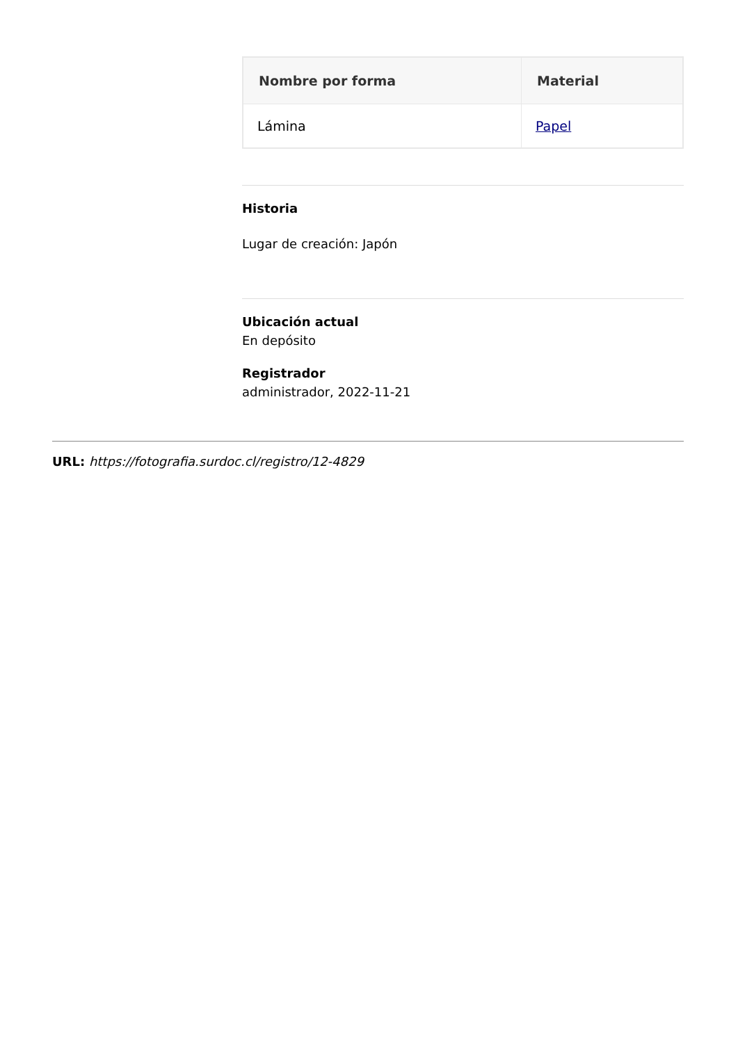| Nombre por forma | Material |
| --- | --- |
| Lámina | Papel |
Historia
Lugar de creación: Japón
Ubicación actual
En depósito
Registrador
administrador, 2022-11-21
URL: https://fotografia.surdoc.cl/registro/12-4829